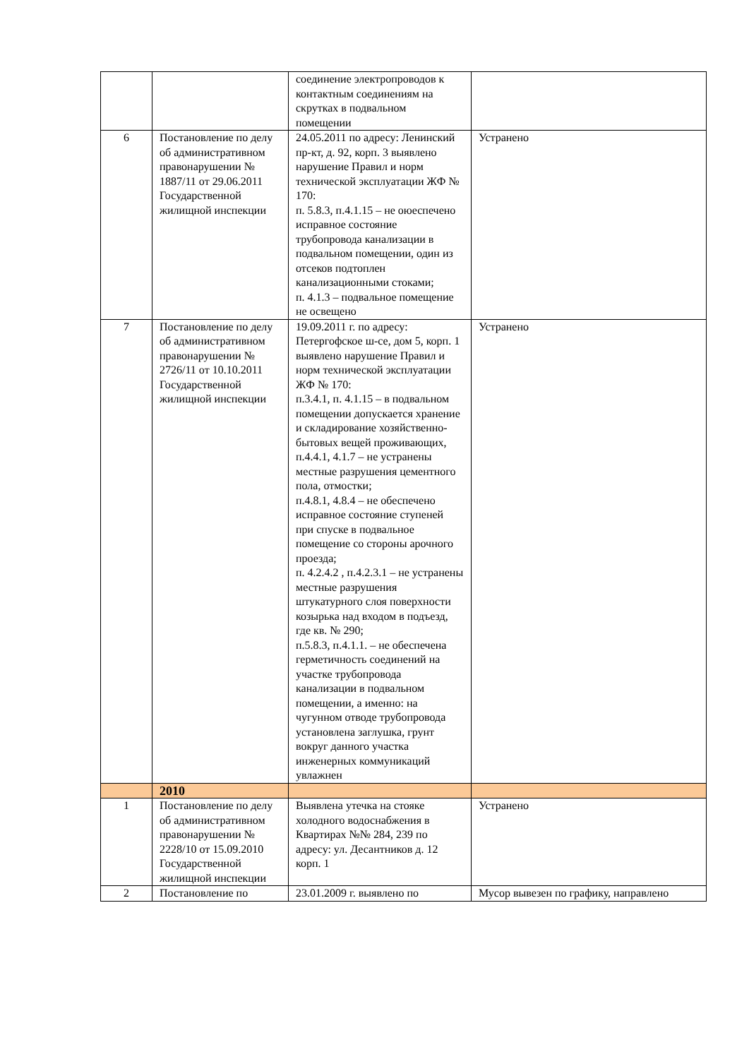| | | соединение электропроводов к контактным соединениям на скрутках в подвальном помещении | |
| 6 | Постановление по делу об административном правонарушении № 1887/11 от 29.06.2011 Государственной жилищной инспекции | 24.05.2011 по адресу: Ленинский пр-кт, д. 92, корп. 3 выявлено нарушение Правил и норм технической эксплуатации ЖФ № 170: п. 5.8.3, п.4.1.15 – не оюеспечено исправное состояние трубопровода канализации в подвальном помещении, один из отсеков подтоплен канализационными стоками; п. 4.1.3 – подвальное помещение не освещено | Устранено |
| 7 | Постановление по делу об административном правонарушении № 2726/11 от 10.10.2011 Государственной жилищной инспекции | 19.09.2011 г. по адресу: Петергофское ш-се, дом 5, корп. 1 выявлено нарушение Правил и норм технической эксплуатации ЖФ № 170: п.3.4.1, п. 4.1.15 – в подвальном помещении допускается хранение и складирование хозяйственно-бытовых вещей проживающих, п.4.4.1, 4.1.7 – не устранены местные разрушения цементного пола, отмостки; п.4.8.1, 4.8.4 – не обеспечено исправное состояние ступеней при спуске в подвальное помещение со стороны арочного проезда; п. 4.2.4.2 , п.4.2.3.1 – не устранены местные разрушения штукатурного слоя поверхности козырька над входом в подъезд, где кв. № 290; п.5.8.3, п.4.1.1. – не обеспечена герметичность соединений на участке трубопровода канализации в подвальном помещении, а именно: на чугунном отводе трубопровода установлена заглушка, грунт вокруг данного участка инженерных коммуникаций увлажнен | Устранено |
| | 2010 | | |
| 1 | Постановление по делу об административном правонарушении № 2228/10 от 15.09.2010 Государственной жилищной инспекции | Выявлена утечка на стояке холодного водоснабжения в Квартирах №№ 284, 239 по адресу: ул. Десантников д. 12 корп. 1 | Устранено |
| 2 | Постановление по | 23.01.2009 г. выявлено по | Мусор вывезен по графику, направлено |